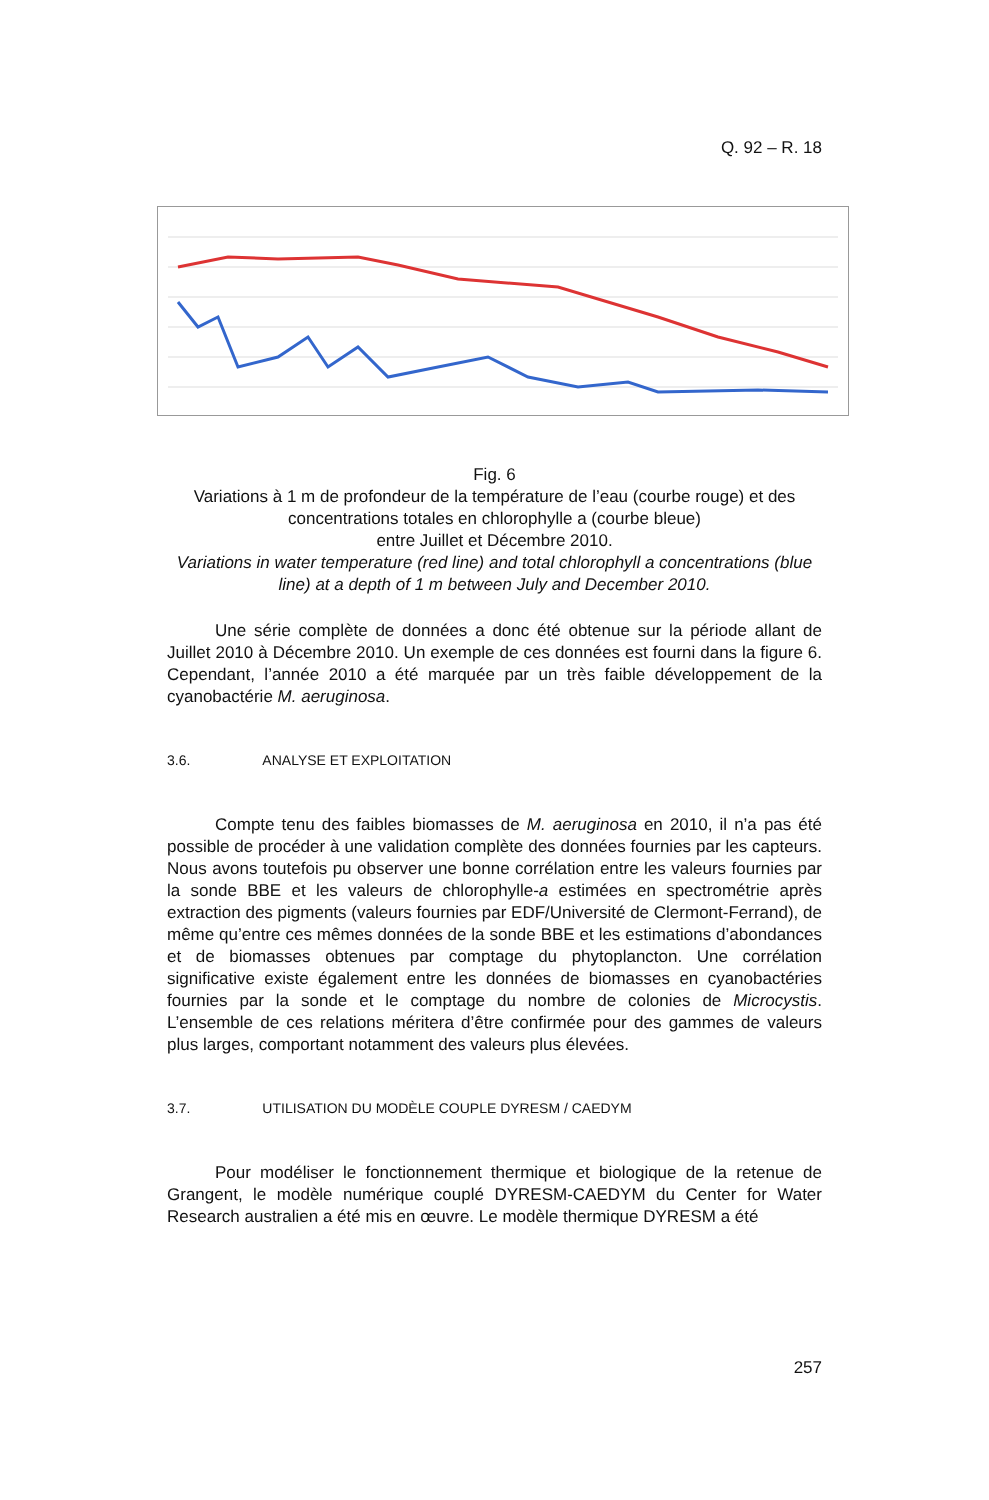Q. 92 – R. 18
Fig. 6
Variations à 1 m de profondeur de la température de l’eau (courbe rouge) et des concentrations totales en chlorophylle a (courbe bleue)
entre Juillet et Décembre 2010.
Variations in water temperature (red line) and total chlorophyll a concentrations (blue line) at a depth of 1 m between July and December 2010.
Une série complète de données a donc été obtenue sur la période allant de Juillet 2010 à Décembre 2010. Un exemple de ces données est fourni dans la figure 6. Cependant, l’année 2010 a été marquée par un très faible développement de la cyanobactérie M. aeruginosa.
3.6. ANALYSE ET EXPLOITATION
Compte tenu des faibles biomasses de M. aeruginosa en 2010, il n’a pas été possible de procéder à une validation complète des données fournies par les capteurs. Nous avons toutefois pu observer une bonne corrélation entre les valeurs fournies par la sonde BBE et les valeurs de chlorophylle-a estimées en spectrométrie après extraction des pigments (valeurs fournies par EDF/Université de Clermont-Ferrand), de même qu’entre ces mêmes données de la sonde BBE et les estimations d’abondances et de biomasses obtenues par comptage du phytoplancton. Une corrélation significative existe également entre les données de biomasses en cyanobactéries fournies par la sonde et le comptage du nombre de colonies de Microcystis. L’ensemble de ces relations méritera d’être confirmée pour des gammes de valeurs plus larges, comportant notamment des valeurs plus élevées.
3.7. UTILISATION DU MODÈLE COUPLE DYRESM / CAEDYM
Pour modéliser le fonctionnement thermique et biologique de la retenue de Grangent, le modèle numérique couplé DYRESM-CAEDYM du Center for Water Research australien a été mis en œuvre. Le modèle thermique DYRESM a été
257